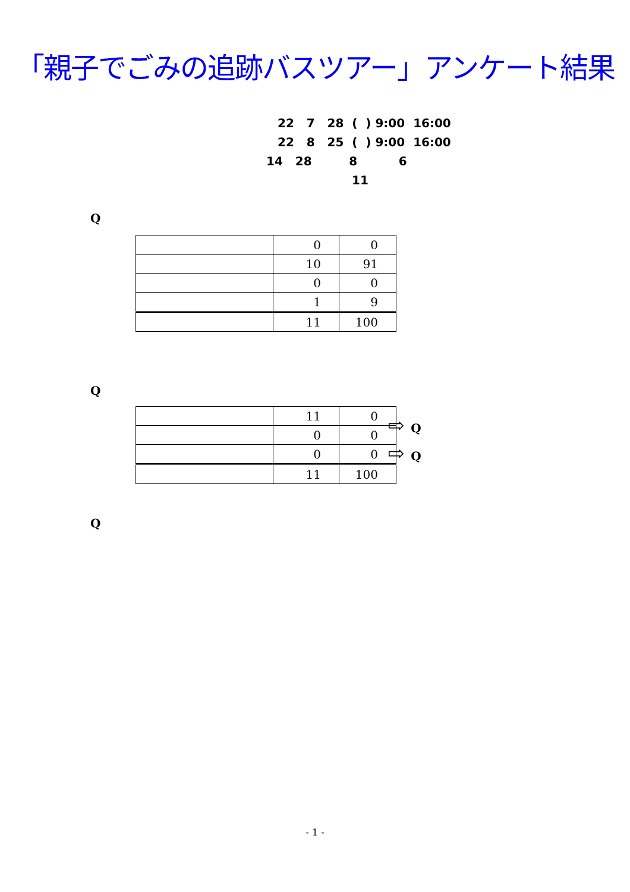「親子でごみの追跡バスツアー」アンケート結果
22 7 28 ( ) 9:00 16:00
22 8 25 ( ) 9:00 16:00
14 28 8 6
11
Q
| | 0 | 0 |
| | 10 | 91 |
| | 0 | 0 |
| | 1 | 9 |
| | 11 | 100 |
Q
| | 11 | 0 |
| | 0 | 0 |
| | 0 | 0 |
| | 11 | 100 |
⇨ Q
⇨ Q
Q
- 1 -